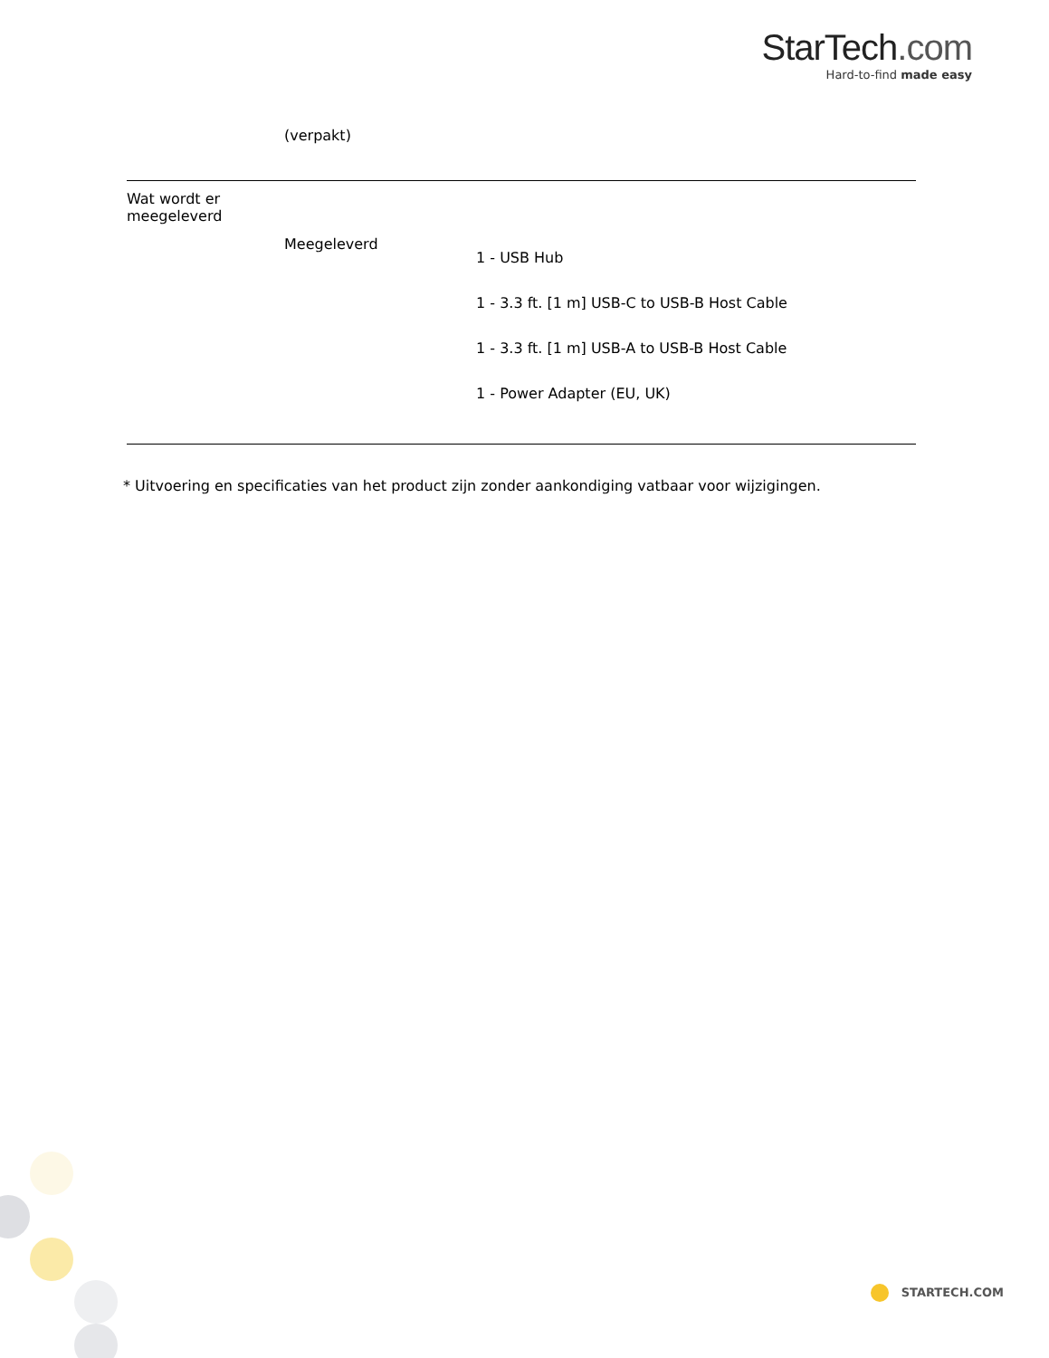StarTech.com
Hard-to-find made easy
| | (verpakt) | |
| Wat wordt er meegeleverd | Meegeleverd | 1 - USB Hub 1 - 3.3 ft. [1 m] USB-C to USB-B Host Cable 1 - 3.3 ft. [1 m] USB-A to USB-B Host Cable 1 - Power Adapter (EU, UK) |
* Uitvoering en specificaties van het product zijn zonder aankondiging vatbaar voor wijzigingen.
STARTECH.COM